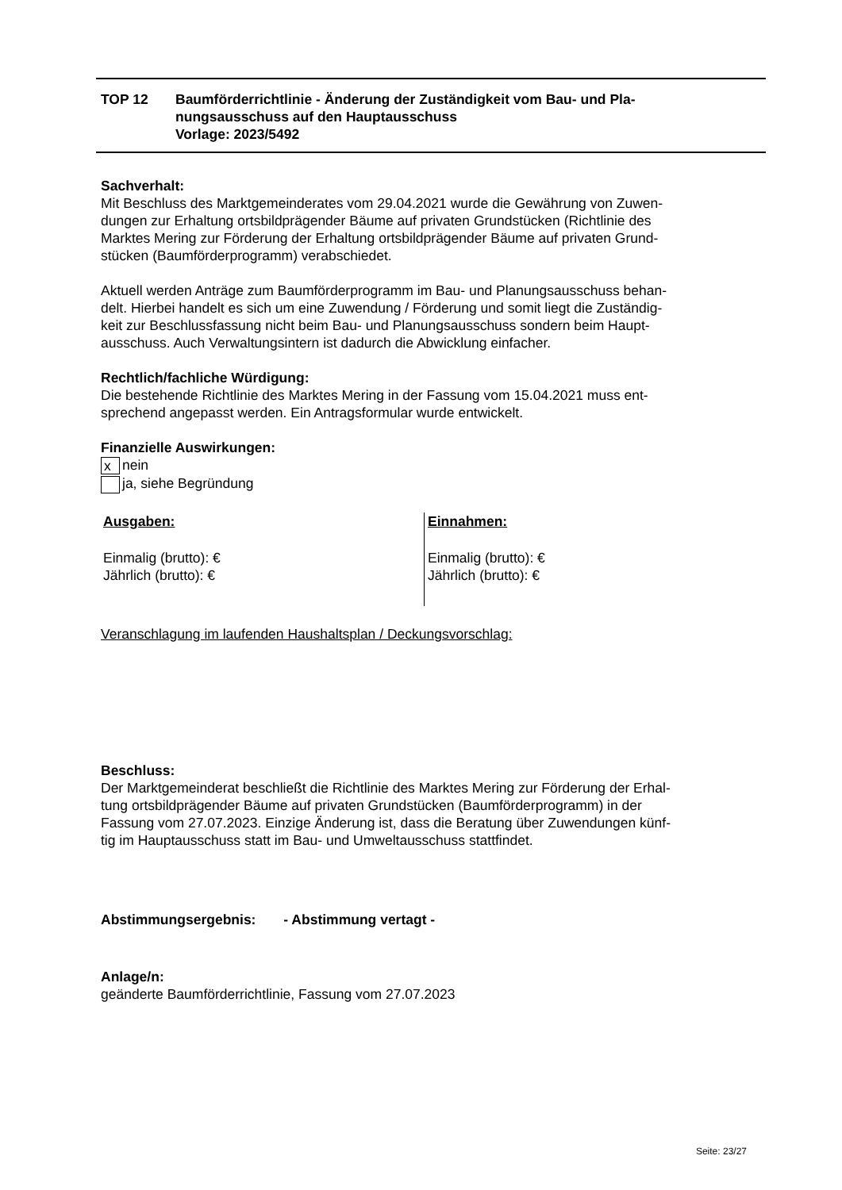TOP 12 Baumförderrichtlinie - Änderung der Zuständigkeit vom Bau- und Pla-
nungsausschuss auf den Hauptausschuss
Vorlage: 2023/5492
Sachverhalt:
Mit Beschluss des Marktgemeinderates vom 29.04.2021 wurde die Gewährung von Zuwen-
dungen zur Erhaltung ortsbildprägender Bäume auf privaten Grundstücken (Richtlinie des
Marktes Mering zur Förderung der Erhaltung ortsbildprägender Bäume auf privaten Grund-
stücken (Baumförderprogramm) verabschiedet.
Aktuell werden Anträge zum Baumförderprogramm im Bau- und Planungsausschuss behan-
delt. Hierbei handelt es sich um eine Zuwendung / Förderung und somit liegt die Zuständig-
keit zur Beschlussfassung nicht beim Bau- und Planungsausschuss sondern beim Haupt-
ausschuss. Auch Verwaltungsintern ist dadurch die Abwicklung einfacher.
Rechtlich/fachliche Würdigung:
Die bestehende Richtlinie des Marktes Mering in der Fassung vom 15.04.2021 muss ent-
sprechend angepasst werden. Ein Antragsformular wurde entwickelt.
Finanzielle Auswirkungen:
x nein
ja, siehe Begründung
Ausgaben:
Einmalig (brutto): €
Jährlich (brutto): €
Einnahmen:
Einmalig (brutto): €
Jährlich (brutto): €
Veranschlagung im laufenden Haushaltsplan / Deckungsvorschlag:
Beschluss:
Der Marktgemeinderat beschließt die Richtlinie des Marktes Mering zur Förderung der Erhal-
tung ortsbildprägender Bäume auf privaten Grundstücken (Baumförderprogramm) in der
Fassung vom 27.07.2023. Einzige Änderung ist, dass die Beratung über Zuwendungen künf-
tig im Hauptausschuss statt im Bau- und Umweltausschuss stattfindet.
Abstimmungsergebnis: - Abstimmung vertagt -
Anlage/n:
geänderte Baumförderrichtlinie, Fassung vom 27.07.2023
Seite: 23/27